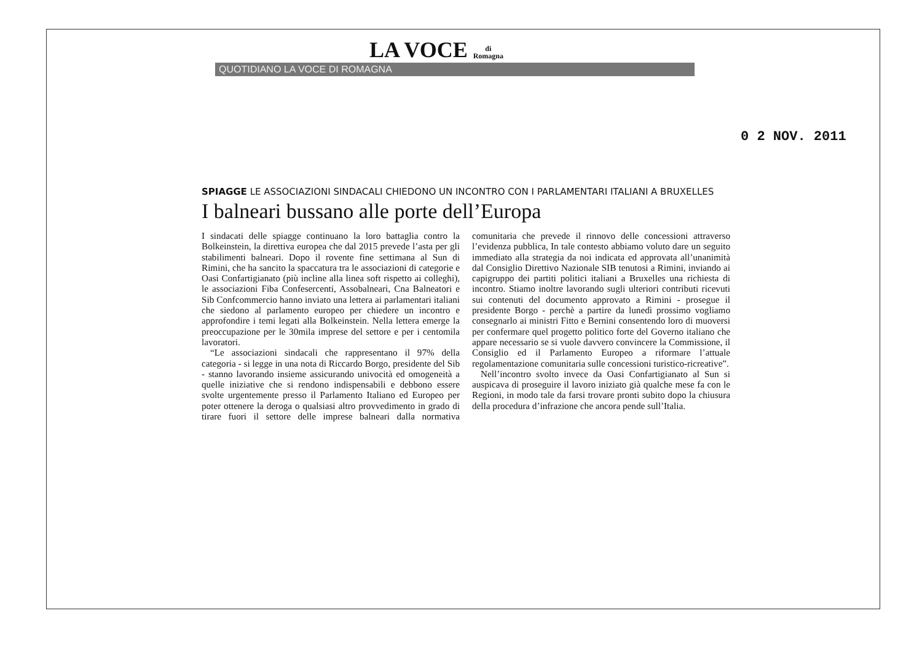LA VOCE di
Romagna
QUOTIDIANO LA VOCE DI ROMAGNA
0 2 NOV. 2011
SPIAGGE LE ASSOCIAZIONI SINDACALI CHIEDONO UN INCONTRO CON I PARLAMENTARI ITALIANI A BRUXELLES
I balneari bussano alle porte dell’Europa
I sindacati delle spiagge continuano la loro battaglia contro la Bolkeinstein, la direttiva europea che dal 2015 prevede l’asta per gli stabilimenti balneari. Dopo il rovente fine settimana al Sun di Rimini, che ha sancito la spaccatura tra le associazioni di categorie e Oasi Confartigianato (più incline alla linea soft rispetto ai colleghi), le associazioni Fiba Confesercenti, Assobalneari, Cna Balneatori e Sib Confcommercio hanno inviato una lettera ai parlamentari italiani che siedono al parlamento europeo per chiedere un incontro e approfondire i temi legati alla Bolkeinstein. Nella lettera emerge la preoccupazione per le 30mila imprese del settore e per i centomila lavoratori.
“Le associazioni sindacali che rappresentano il 97% della categoria - si legge in una nota di Riccardo Borgo, presidente del Sib - stanno lavorando insieme assicurando univocità ed omogeneità a quelle iniziative che si rendono indispensabili e debbono essere svolte urgentemente presso il Parlamento Italiano ed Europeo per poter ottenere la deroga o qualsiasi altro provvedimento in grado di tirare fuori il settore delle imprese balneari dalla normativa comunitaria che prevede il rinnovo delle concessioni attraverso l’evidenza pubblica, In tale contesto abbiamo voluto dare un seguito immediato alla strategia da noi indicata ed approvata all’unanimità dal Consiglio Direttivo Nazionale SIB tenutosi a Rimini, inviando ai capigruppo dei partiti politici italiani a Bruxelles una richiesta di incontro. Stiamo inoltre lavorando sugli ulteriori contributi ricevuti sui contenuti del documento approvato a Rimini - prosegue il presidente Borgo - perchè a partire da lunedì prossimo vogliamo consegnarlo ai ministri Fitto e Bernini consentendo loro di muoversi per confermare quel progetto politico forte del Governo italiano che appare necessario se si vuole davvero convincere la Commissione, il Consiglio ed il Parlamento Europeo a riformare l’attuale regolamentazione comunitaria sulle concessioni turistico-ricreative”.
Nell’incontro svolto invece da Oasi Confartigianato al Sun si auspicava di proseguire il lavoro iniziato già qualche mese fa con le Regioni, in modo tale da farsi trovare pronti subito dopo la chiusura della procedura d’infrazione che ancora pende sull’Italia.